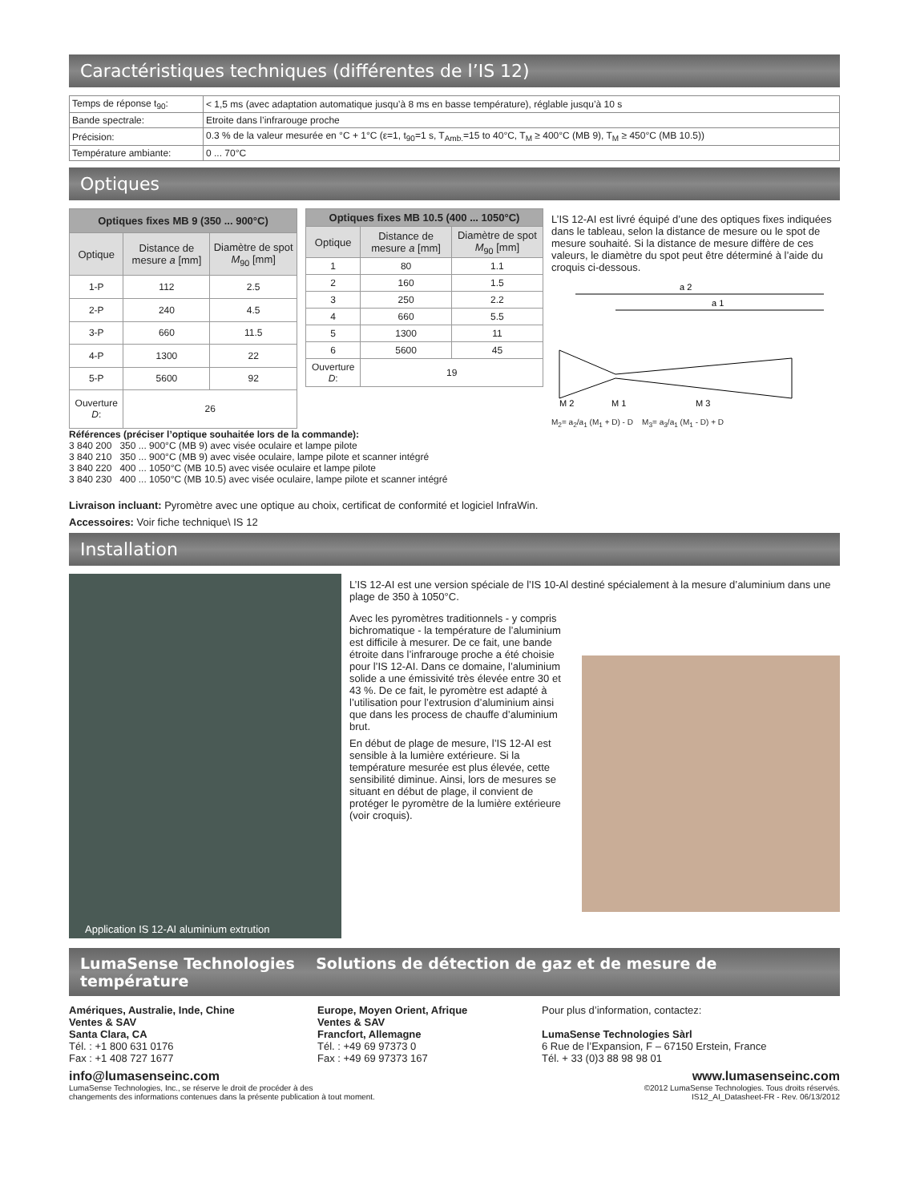Caractéristiques techniques (différentes de l’IS 12)
| Temps de réponse t<sub>90</sub>: | < 1,5 ms (avec adaptation automatique jusqu’à 8 ms en basse température), réglable jusqu’à 10 s |
| Bande spectrale: | Etroite dans l’infrarouge proche |
| Précision: | 0.3 % de la valeur mesurée en °C + 1°C (ε=1, t<sub>90</sub>=1 s, T<sub>Amb.</sub>=15 to 40°C, T<sub>M</sub> ≥ 400°C (MB 9), T<sub>M</sub> ≥ 450°C (MB 10.5)) |
| Température ambiante: | 0 ... 70°C |
Optiques
| Optiques fixes MB 9 (350 ... 900°C) | | |
| --- | --- | --- |
| Optique | Distance de mesure a [mm] | Diamètre de spot M<sub>90</sub> [mm] |
| 1-P | 112 | 2.5 |
| 2-P | 240 | 4.5 |
| 3-P | 660 | 11.5 |
| 4-P | 1300 | 22 |
| 5-P | 5600 | 92 |
| Ouverture D : | 26 | |
| Optiques fixes MB 10.5 (400 ... 1050°C) | | |
| --- | --- | --- |
| Optique | Distance de mesure a [mm] | Diamètre de spot M<sub>90</sub> [mm] |
| 1 | 80 | 1.1 |
| 2 | 160 | 1.5 |
| 3 | 250 | 2.2 |
| 4 | 660 | 5.5 |
| 5 | 1300 | 11 |
| 6 | 5600 | 45 |
| Ouverture D : | 19 | |
L’IS 12-AI est livré équipé d’une des optiques fixes indiquées dans le tableau, selon la distance de mesure ou le spot de mesure souhaité. Si la distance de mesure diffère de ces valeurs, le diamètre du spot peut être déterminé à l’aide du croquis ci-dessous.
a 2
a 1
M 2
M 1
M 3
M<sub>2</sub>= a<sub>2</sub>/a<sub>1</sub> (M<sub>1</sub> + D) - D M<sub>3</sub>= a<sub>3</sub>/a<sub>1</sub> (M<sub>1</sub> - D) + D
Références (préciser l’optique souhaitée lors de la commande):
3 840 200 350 ... 900°C (MB 9) avec visée oculaire et lampe pilote
3 840 210 350 ... 900°C (MB 9) avec visée oculaire, lampe pilote et scanner intégré
3 840 220 400 ... 1050°C (MB 10.5) avec visée oculaire et lampe pilote
3 840 230 400 ... 1050°C (MB 10.5) avec visée oculaire, lampe pilote et scanner intégré
Livraison incluant: Pyromètre avec une optique au choix, certificat de conformité et logiciel InfraWin.
Accessoires: Voir fiche technique\ IS 12
Installation
Application IS 12-AI aluminium extrution
L’IS 12-AI est une version spéciale de l’IS 10-Al destiné spécialement à la mesure d’aluminium dans une plage de 350 à 1050°C.
Avec les pyromètres traditionnels - y compris bichromatique - la température de l’aluminium est difficile à mesurer. De ce fait, une bande étroite dans l’infrarouge proche a été choisie pour l’IS 12-AI. Dans ce domaine, l’aluminium solide a une émissivité très élevée entre 30 et 43 %. De ce fait, le pyromètre est adapté à l’utilisation pour l’extrusion d’aluminium ainsi que dans les process de chauffe d’aluminium brut.
En début de plage de mesure, l’IS 12-AI est sensible à la lumière extérieure. Si la température mesurée est plus élevée, cette sensibilité diminue. Ainsi, lors de mesures se situant en début de plage, il convient de protéger le pyromètre de la lumière extérieure (voir croquis).
LumaSense Technologies Solutions de détection de gaz et de mesure de température
Amériques, Australie, Inde, Chine
Ventes & SAV
Santa Clara, CA
Tél. : +1 800 631 0176
Fax : +1 408 727 1677
Europe, Moyen Orient, Afrique
Ventes & SAV
Francfort, Allemagne
Tél. : +49 69 97373 0
Fax : +49 69 97373 167
Pour plus d’information, contactez:
LumaSense Technologies Sàrl
6 Rue de l’Expansion, F – 67150 Erstein, France
Tél. + 33 (0)3 88 98 98 01
info@lumasenseinc.com www.lumasenseinc.com
LumaSense Technologies, Inc., se réserve le droit de procéder à des
changements des informations contenues dans la présente publication à tout moment. ©2012 LumaSense Technologies. Tous droits réservés.
IS12_AI_Datasheet-FR - Rev. 06/13/2012